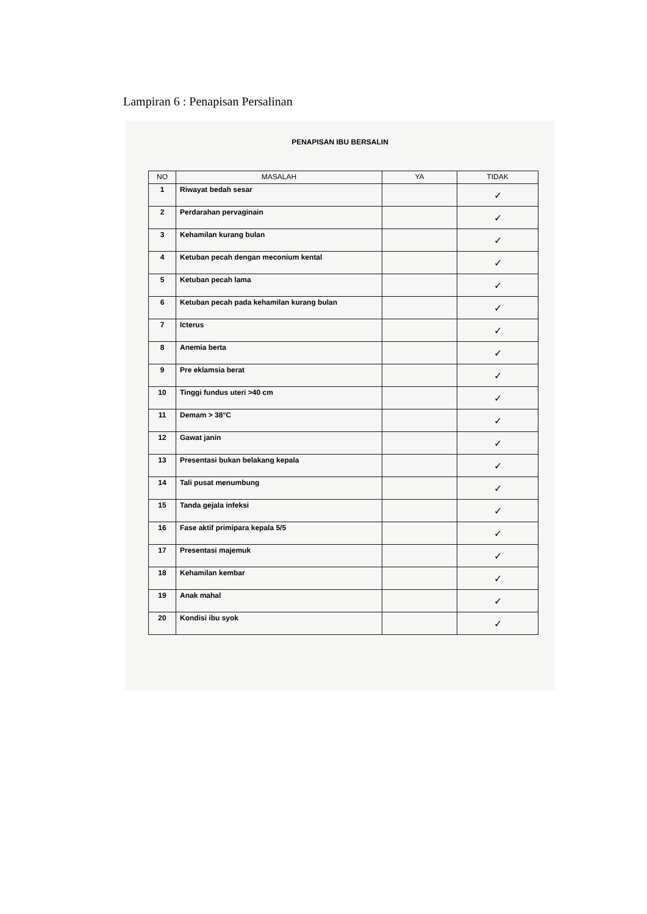Lampiran 6 : Penapisan Persalinan
PENAPISAN IBU BERSALIN
| NO | MASALAH | YA | TIDAK |
| --- | --- | --- | --- |
| 1 | Riwayat bedah sesar | | ✓ |
| 2 | Perdarahan pervaginain | | ✓ |
| 3 | Kehamilan kurang bulan | | ✓ |
| 4 | Ketuban pecah dengan meconium kental | | ✓ |
| 5 | Ketuban pecah lama | | ✓ |
| 6 | Ketuban pecah pada kehamilan kurang bulan | | ✓ |
| 7 | Icterus | | ✓ |
| 8 | Anemia berta | | ✓ |
| 9 | Pre eklamsia berat | | ✓ |
| 10 | Tinggi fundus uteri >40 cm | | ✓ |
| 11 | Demam > 38°C | | ✓ |
| 12 | Gawat janin | | ✓ |
| 13 | Presentasi bukan belakang kepala | | ✓ |
| 14 | Tali pusat menumbung | | ✓ |
| 15 | Tanda gejala infeksi | | ✓ |
| 16 | Fase aktif primipara kepala 5/5 | | ✓ |
| 17 | Presentasi majemuk | | ✓ |
| 18 | Kehamilan kembar | | ✓ |
| 19 | Anak mahal | | ✓ |
| 20 | Kondisi ibu syok | | ✓ |